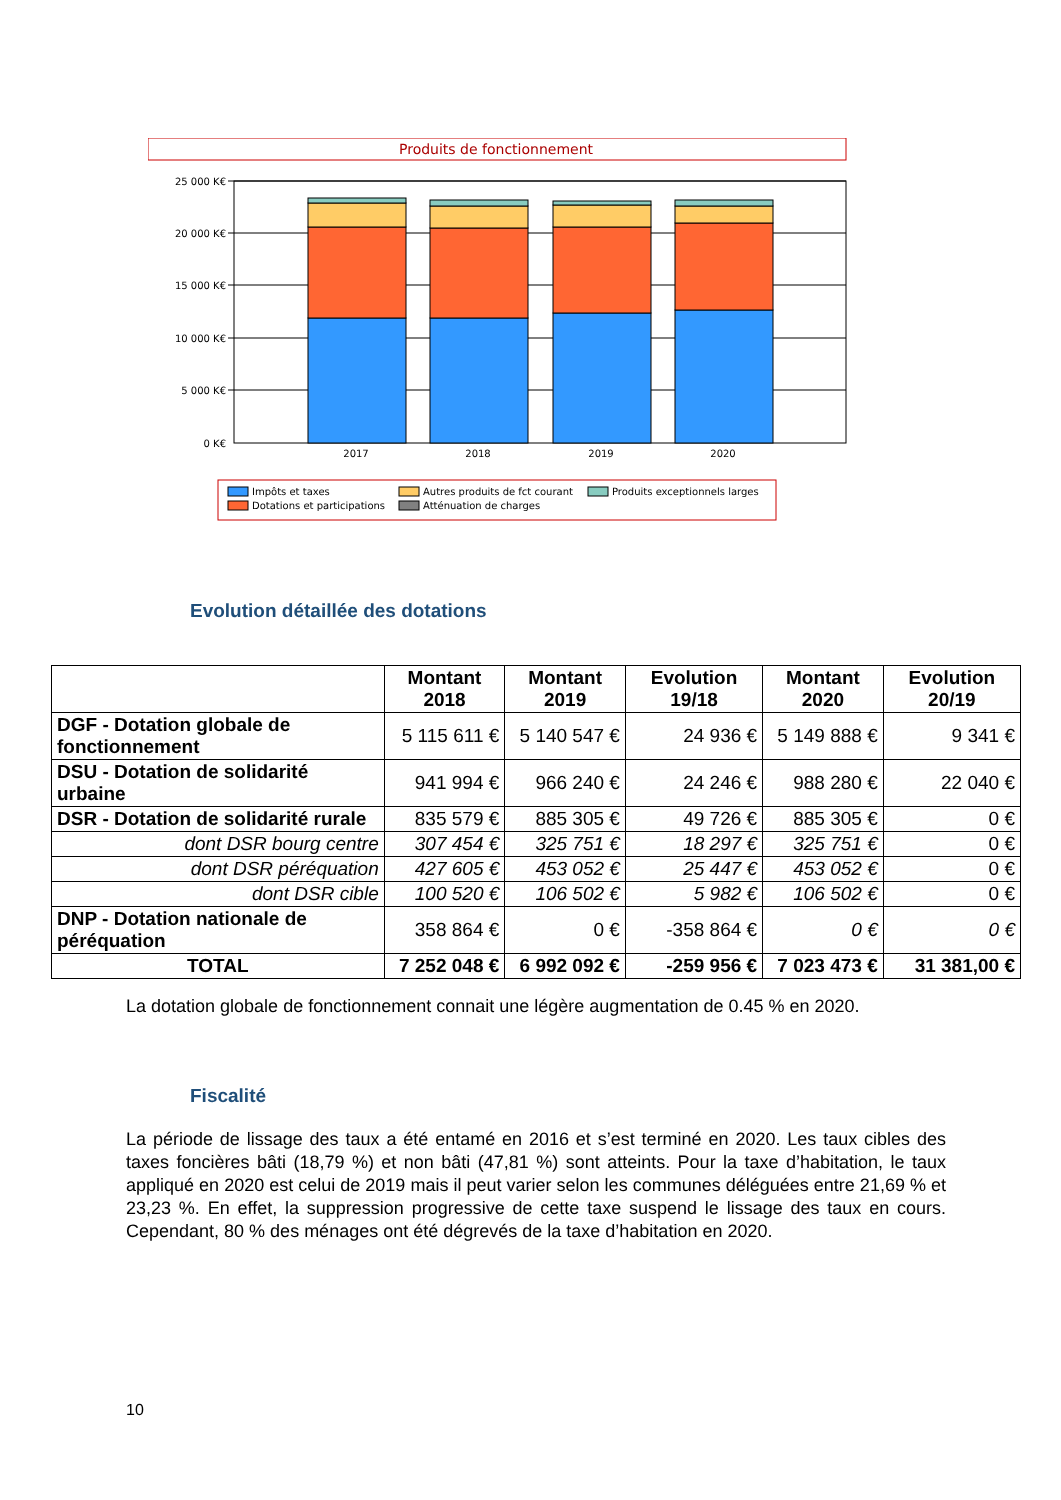Produits de fonctionnement
25 000 K€
20 000 K€
15 000 K€
10 000 K€
5 000 K€
0 K€
2017
2018
2019
2020
Impôts et taxes
Dotations et participations
Autres produits de fct courant
Atténuation de charges
Produits exceptionnels larges
Evolution détaillée des dotations
| | Montant 2018 | Montant 2019 | Evolution 19/18 | Montant 2020 | Evolution 20/19 |
| --- | --- | --- | --- | --- | --- |
| DGF - Dotation globale de fonctionnement | 5 115 611 € | 5 140 547 € | 24 936 € | 5 149 888 € | 9 341 € |
| DSU - Dotation de solidarité urbaine | 941 994 € | 966 240 € | 24 246 € | 988 280 € | 22 040 € |
| DSR - Dotation de solidarité rurale | 835 579 € | 885 305 € | 49 726 € | 885 305 € | 0 € |
| dont DSR bourg centre | 307 454 € | 325 751 € | 18 297 € | 325 751 € | 0 € |
| dont DSR péréquation | 427 605 € | 453 052 € | 25 447 € | 453 052 € | 0 € |
| dont DSR cible | 100 520 € | 106 502 € | 5 982 € | 106 502 € | 0 € |
| DNP - Dotation nationale de péréquation | 358 864 € | 0 € | -358 864 € | 0 € | 0 € |
| TOTAL | 7 252 048 € | 6 992 092 € | -259 956 € | 7 023 473 € | 31 381,00 € |
La dotation globale de fonctionnement connait une légère augmentation de 0.45 % en 2020.
Fiscalité
La période de lissage des taux a été entamé en 2016 et s’est terminé en 2020. Les taux cibles des taxes foncières bâti (18,79 %) et non bâti (47,81 %) sont atteints. Pour la taxe d’habitation, le taux appliqué en 2020 est celui de 2019 mais il peut varier selon les communes déléguées entre 21,69 % et 23,23 %. En effet, la suppression progressive de cette taxe suspend le lissage des taux en cours. Cependant, 80 % des ménages ont été dégrevés de la taxe d’habitation en 2020.
10